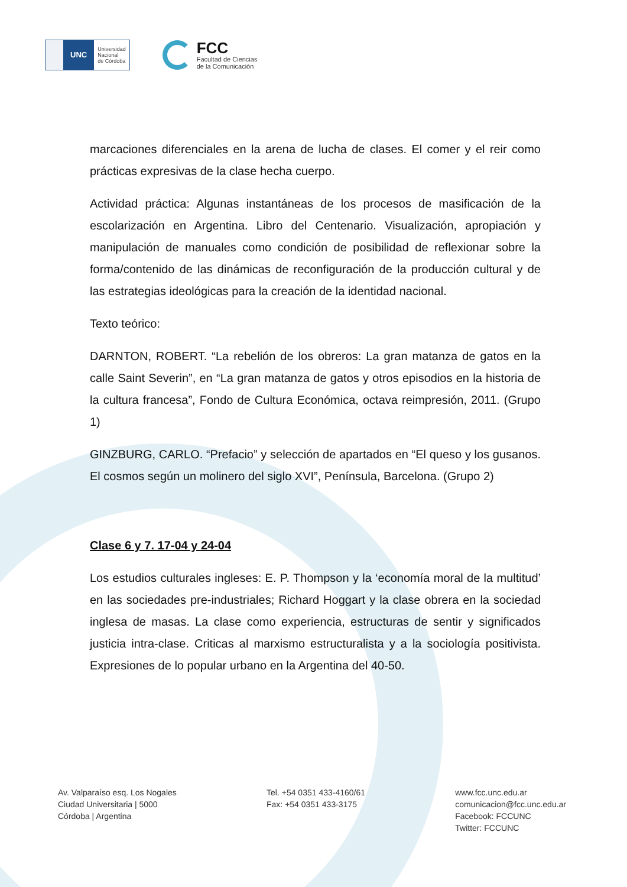UNC
Universidad
Nacional
de Córdoba
FCC
Facultad de Ciencias
de la Comunicación
marcaciones diferenciales en la arena de lucha de clases. El comer y el reir como prácticas expresivas de la clase hecha cuerpo.
Actividad práctica: Algunas instantáneas de los procesos de masificación de la escolarización en Argentina. Libro del Centenario. Visualización, apropiación y manipulación de manuales como condición de posibilidad de reflexionar sobre la forma/contenido de las dinámicas de reconfiguración de la producción cultural y de las estrategias ideológicas para la creación de la identidad nacional.
Texto teórico:
DARNTON, ROBERT. “La rebelión de los obreros: La gran matanza de gatos en la calle Saint Severin”, en “La gran matanza de gatos y otros episodios en la historia de la cultura francesa”, Fondo de Cultura Económica, octava reimpresión, 2011. (Grupo 1)
GINZBURG, CARLO. “Prefacio” y selección de apartados en “El queso y los gusanos. El cosmos según un molinero del siglo XVI”, Península, Barcelona. (Grupo 2)
Clase 6 y 7. 17-04 y 24-04
Los estudios culturales ingleses: E. P. Thompson y la ‘economía moral de la multitud’ en las sociedades pre-industriales; Richard Hoggart y la clase obrera en la sociedad inglesa de masas. La clase como experiencia, estructuras de sentir y significados justicia intra-clase. Criticas al marxismo estructuralista y a la sociología positivista. Expresiones de lo popular urbano en la Argentina del 40-50.
Av. Valparaíso esq. Los Nogales
Ciudad Universitaria | 5000
Córdoba | Argentina
Tel. +54 0351 433-4160/61
Fax: +54 0351 433-3175
www.fcc.unc.edu.ar
comunicacion@fcc.unc.edu.ar
Facebook: FCCUNC
Twitter: FCCUNC